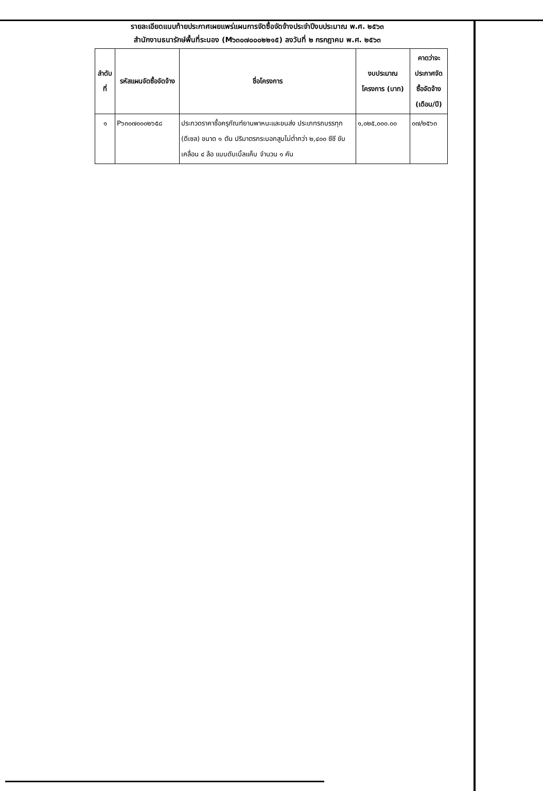รายละเอียดแนบท้ายประกาศเผยแพร่แผนการจัดซื้อจัดจ้างประจำปีงบประมาณ พ.ศ. ๒๕๖๓
สำนักงานธนารักษ์พื้นที่ระนอง (M๖๓๐๗๐๐๐๒๒๑๕) ลงวันที่ ๒ กรกฎาคม พ.ศ. ๒๕๖๓
| ลำดับที่ | รหัสแผนจัดซื้อจัดจ้าง | ชื่อโครงการ | งบประมาณโครงการ (บาท) | คาดว่าจะประกาศจัดซื้อจัดจ้าง (เดือน/ปี) |
| --- | --- | --- | --- | --- |
| ๑ | P๖๓๐๗๐๐๐๒๖๕๘ | ประกวดราคาซื้อครุภัณฑ์ยานพาหนะและขนส่ง ประเภทรถบรรทุก (ดีเซล) ขนาด ๑ ตัน ปริมาตรกระบอกสูบไม่ต่ำกว่า ๒,๔๐๐ ซีซี ขับเคลื่อน ๔ ล้อ แบบดับเบิ้ลแค็บ จำนวน ๑ คัน | ๑,๐๒๕,๐๐๐.๐๐ | ๐๗/๒๕๖๓ |